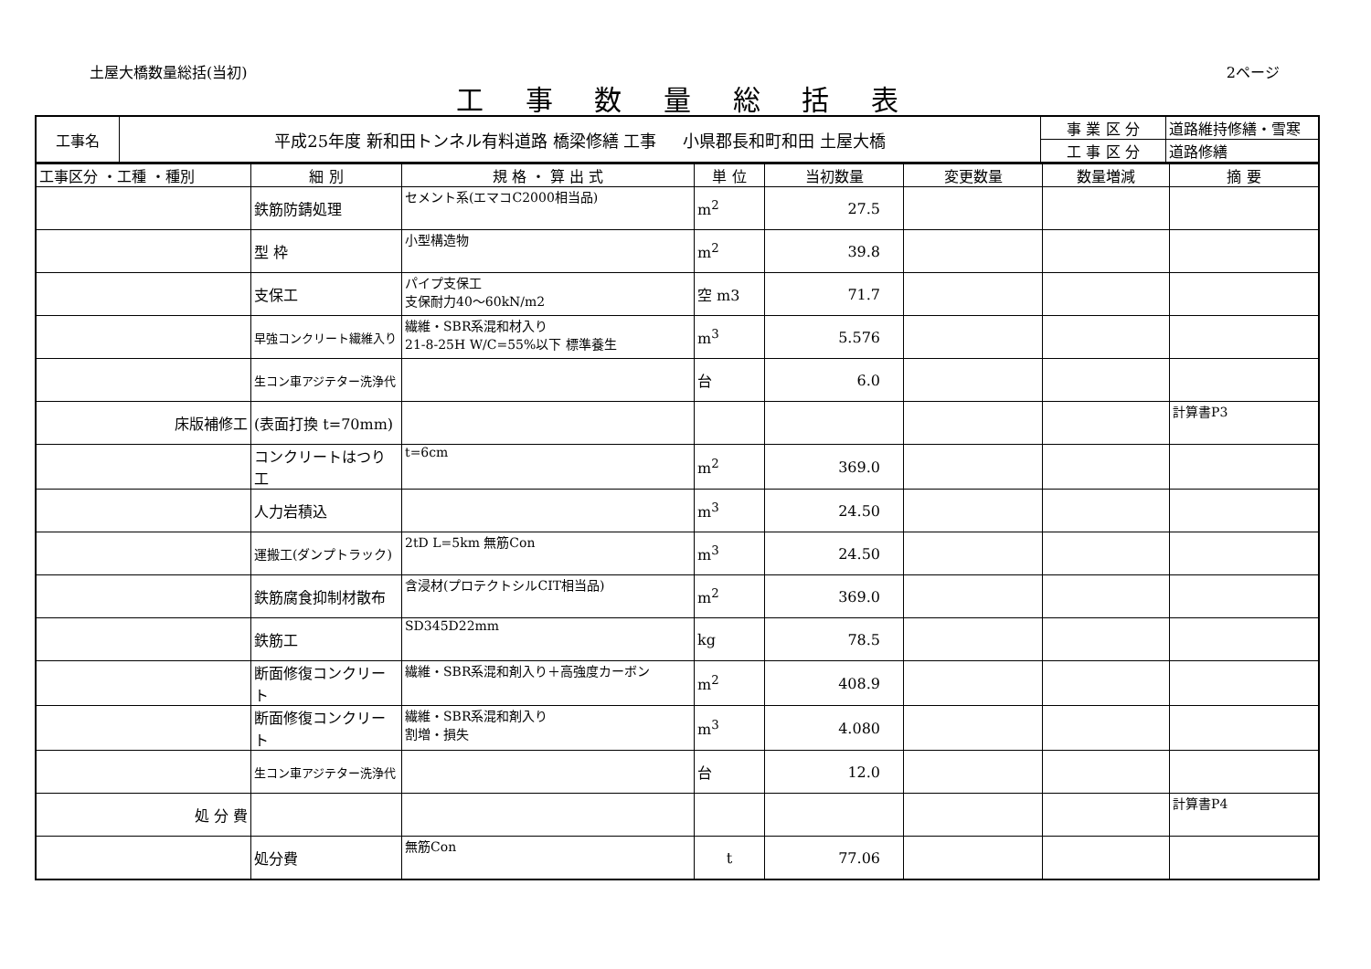土屋大橋数量総括(当初) 2ページ
工 事 数 量 総 括 表
| 工事名 | 平成25年度 新和田トンネル有料道路 橋梁修繕 工事 小県郡長和町和田 土屋大橋 | 事 業 区 分 | 道路維持修繕・雪寒 |
| | | 工 事 区 分 | 道路修繕 |
| 工事区分 ・工種 ・種別 | 細 別 | 規 格 ・ 算 出 式 | 単 位 | 当初数量 | 変更数量 | 数量増減 | 摘 要 |
| --- | --- | --- | --- | --- | --- | --- | --- |
| | 鉄筋防錆処理 | セメント系(エマコC2000相当品) | m<sup>2</sup> | 27.5 | | | |
| | 型 枠 | 小型構造物 | m<sup>2</sup> | 39.8 | | | |
| | 支保工 | パイプ支保工 支保耐力40～60kN/m2 | 空 m3 | 71.7 | | | |
| | 早強コンクリート繊維入り | 繊維・SBR系混和材入り 21-8-25H W/C=55%以下 標準養生 | m<sup>3</sup> | 5.576 | | | |
| | 生コン車アジテター洗浄代 | | 台 | 6.0 | | | |
| 床版補修工 | (表面打換 t=70mm) | | | | | | 計算書P3 |
| | コンクリートはつり工 | t=6cm | m<sup>2</sup> | 369.0 | | | |
| | 人力岩積込 | | m<sup>3</sup> | 24.50 | | | |
| | 運搬工(ダンプトラック) | 2tD L=5km 無筋Con | m<sup>3</sup> | 24.50 | | | |
| | 鉄筋腐食抑制材散布 | 含浸材(プロテクトシルCIT相当品) | m<sup>2</sup> | 369.0 | | | |
| | 鉄筋工 | SD345D22mm | kg | 78.5 | | | |
| | 断面修復コンクリート | 繊維・SBR系混和剤入り＋高強度カーボン | m<sup>2</sup> | 408.9 | | | |
| | 断面修復コンクリート | 繊維・SBR系混和剤入り 割増・損失 | m<sup>3</sup> | 4.080 | | | |
| | 生コン車アジテター洗浄代 | | 台 | 12.0 | | | |
| 処 分 費 | | | | | | | 計算書P4 |
| | 処分費 | 無筋Con | t | 77.06 | | | |